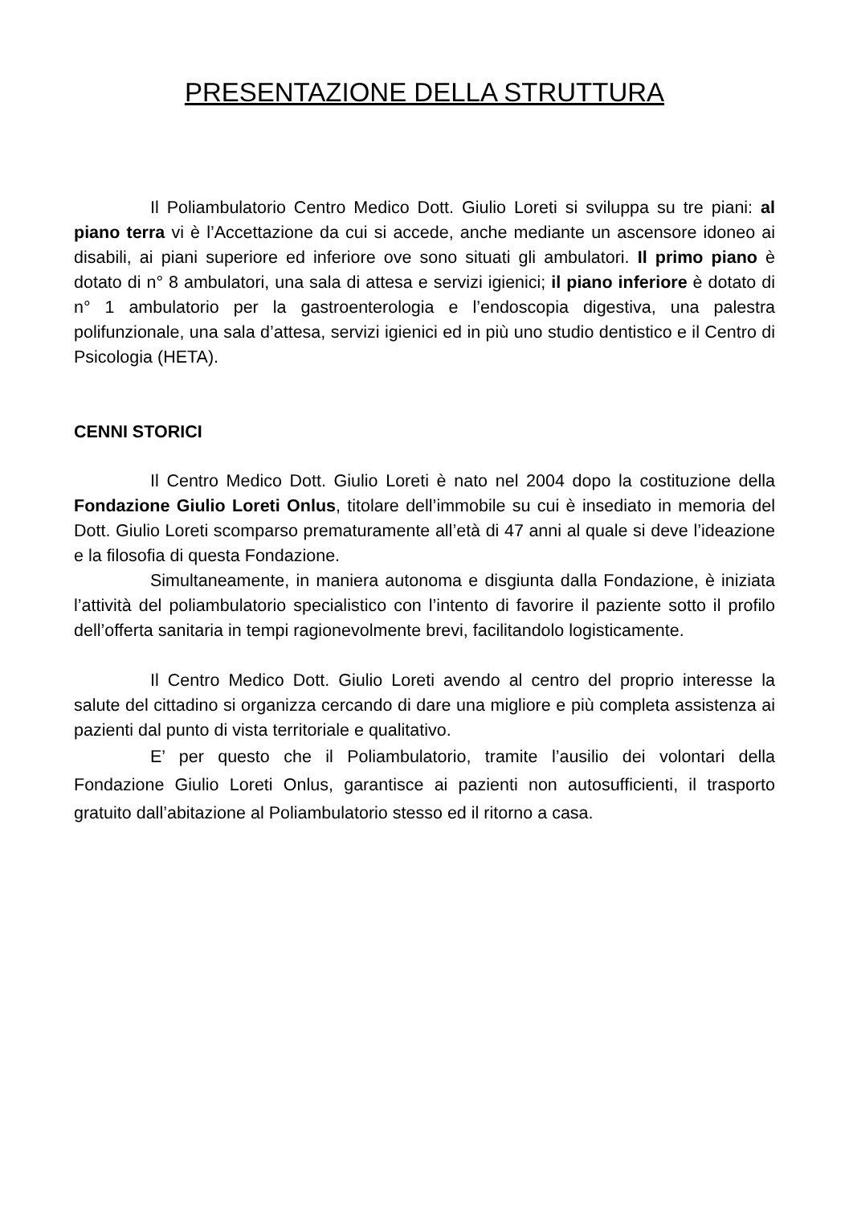PRESENTAZIONE DELLA STRUTTURA
Il Poliambulatorio Centro Medico Dott. Giulio Loreti si sviluppa su tre piani: al piano terra vi è l’Accettazione da cui si accede, anche mediante un ascensore idoneo ai disabili, ai piani superiore ed inferiore ove sono situati gli ambulatori. Il primo piano è dotato di n° 8 ambulatori, una sala di attesa e servizi igienici; il piano inferiore è dotato di n° 1 ambulatorio per la gastroenterologia e l’endoscopia digestiva, una palestra polifunzionale, una sala d’attesa, servizi igienici ed in più uno studio dentistico e il Centro di Psicologia (HETA).
CENNI STORICI
Il Centro Medico Dott. Giulio Loreti è nato nel 2004 dopo la costituzione della Fondazione Giulio Loreti Onlus, titolare dell’immobile su cui è insediato in memoria del Dott. Giulio Loreti scomparso prematuramente all’età di 47 anni al quale si deve l’ideazione e la filosofia di questa Fondazione.
Simultaneamente, in maniera autonoma e disgiunta dalla Fondazione, è iniziata l’attività del poliambulatorio specialistico con l’intento di favorire il paziente sotto il profilo dell’offerta sanitaria in tempi ragionevolmente brevi, facilitandolo logisticamente.
Il Centro Medico Dott. Giulio Loreti avendo al centro del proprio interesse la salute del cittadino si organizza cercando di dare una migliore e più completa assistenza ai pazienti dal punto di vista territoriale e qualitativo.
E’ per questo che il Poliambulatorio, tramite l’ausilio dei volontari della Fondazione Giulio Loreti Onlus, garantisce ai pazienti non autosufficienti, il trasporto gratuito dall’abitazione al Poliambulatorio stesso ed il ritorno a casa.